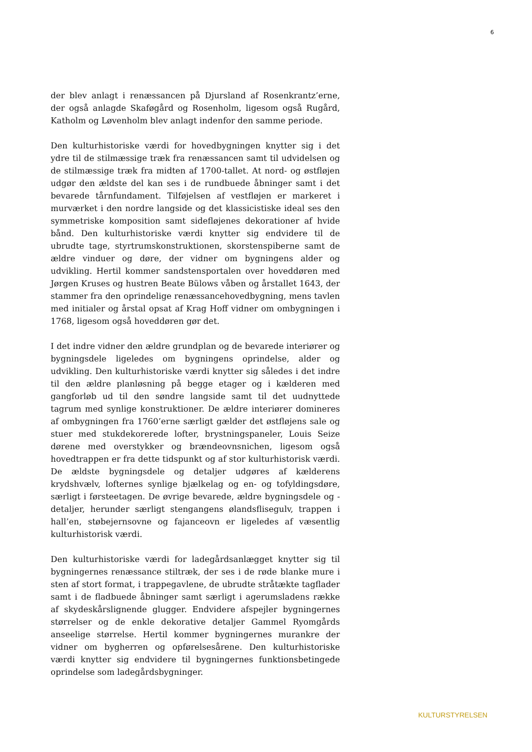6
der blev anlagt i renæssancen på Djursland af Rosenkrantz’erne, der også anlagde Skaføgård og Rosenholm, ligesom også Rugård, Katholm og Løvenholm blev anlagt indenfor den samme periode.
Den kulturhistoriske værdi for hovedbygningen knytter sig i det ydre til de stilmæssige træk fra renæssancen samt til udvidelsen og de stilmæssige træk fra midten af 1700-tallet. At nord- og østfløjen udgør den ældste del kan ses i de rundbuede åbninger samt i det bevarede tårnfundament. Tilføjelsen af vestfløjen er markeret i murværket i den nordre langside og det klassicistiske ideal ses den symmetriske komposition samt sidefløjenes dekorationer af hvide bånd. Den kulturhistoriske værdi knytter sig endvidere til de ubrudte tage, styrtrumskonstruktionen, skorstenspiberne samt de ældre vinduer og døre, der vidner om bygningens alder og udvikling. Hertil kommer sandstensportalen over hoveddøren med Jørgen Kruses og hustren Beate Bülows våben og årstallet 1643, der stammer fra den oprindelige renæssancehovedbygning, mens tavlen med initialer og årstal opsat af Krag Hoff vidner om ombygningen i 1768, ligesom også hoveddøren gør det.
I det indre vidner den ældre grundplan og de bevarede interiører og bygningsdele ligeledes om bygningens oprindelse, alder og udvikling. Den kulturhistoriske værdi knytter sig således i det indre til den ældre planløsning på begge etager og i kælderen med gangforløb ud til den søndre langside samt til det uudnyttede tagrum med synlige konstruktioner. De ældre interiører domineres af ombygningen fra 1760’erne særligt gælder det østfløjens sale og stuer med stukdekorerede lofter, brystningspaneler, Louis Seize dørene med overstykker og brændeovnsnichen, ligesom også hovedtrappen er fra dette tidspunkt og af stor kulturhistorisk værdi. De ældste bygningsdele og detaljer udgøres af kælderens krydshvælv, lofternes synlige bjælkelag og en- og tofyldingsdøre, særligt i førsteetagen. De øvrige bevarede, ældre bygningsdele og -detaljer, herunder særligt stengangens ølandsflisegulv, trappen i hall’en, støbejernsovne og fajanceovn er ligeledes af væsentlig kulturhistorisk værdi.
Den kulturhistoriske værdi for ladegårdsanlægget knytter sig til bygningernes renæssance stiltræk, der ses i de røde blanke mure i sten af stort format, i trappegavlene, de ubrudte stråtækte tagflader samt i de fladbuede åbninger samt særligt i agerumsladens række af skydeskårslignende glugger. Endvidere afspejler bygningernes størrelser og de enkle dekorative detaljer Gammel Ryomgårds anseelige størrelse. Hertil kommer bygningernes murankre der vidner om bygherren og opførelsesårene. Den kulturhistoriske værdi knytter sig endvidere til bygningernes funktionsbetingede oprindelse som ladegårdsbygninger.
KULTURSTYRELSEN